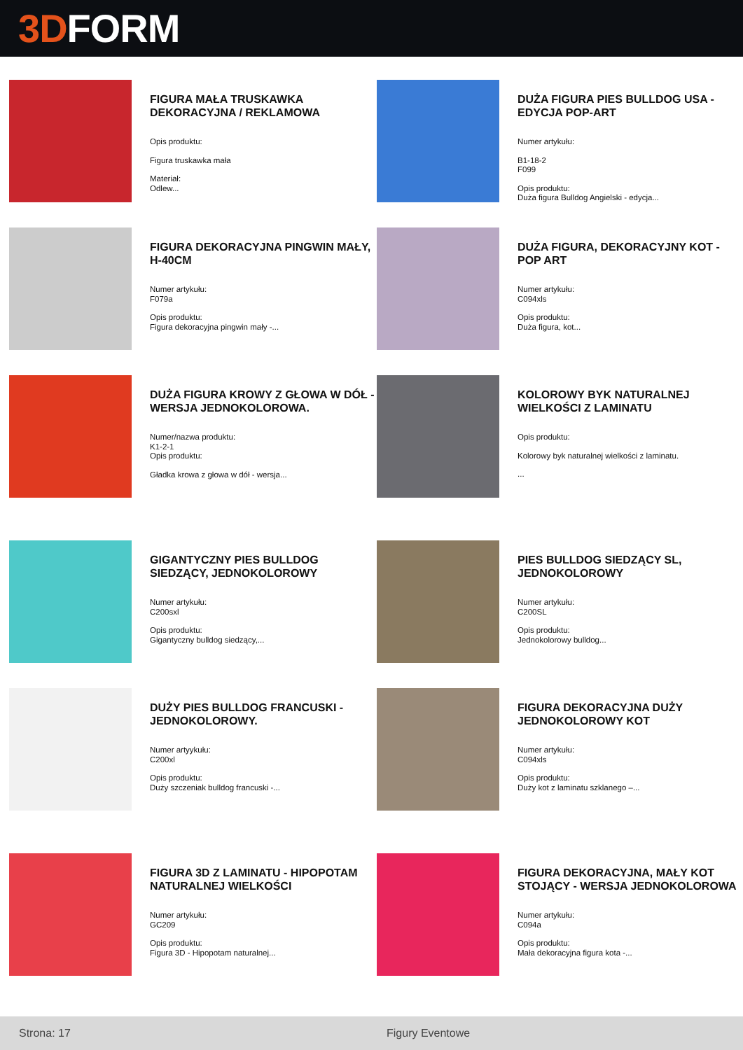3D FORM
FIGURA MAŁA TRUSKAWKA DEKORACYJNA / REKLAMOWA
Opis produktu:
Figura truskawka mała
Materiał:
Odlew...
DUŻA FIGURA PIES BULLDOG USA - EDYCJA POP-ART
Numer artykułu:
B1-18-2
F099
Opis produktu:
Duża figura Bulldog Angielski - edycja...
FIGURA DEKORACYJNA PINGWIN MAŁY, H-40CM
Numer artykułu:
F079a
Opis produktu:
Figura dekoracyjna pingwin mały -...
DUŻA FIGURA, DEKORACYJNY KOT - POP ART
Numer artykułu:
C094xls
Opis produktu:
Duża figura, kot...
DUŻA FIGURA KROWY Z GŁOWA W DÓŁ - WERSJA JEDNOKOLOROWA.
Numer/nazwa produktu:
K1-2-1
Opis produktu:
Gładka krowa z głowa w dół - wersja...
KOLOROWY BYK NATURALNEJ WIELKOŚCI Z LAMINATU
Opis produktu:
Kolorowy byk naturalnej wielkości z laminatu.
...
GIGANTYCZNY PIES BULLDOG SIEDZĄCY, JEDNOKOLOROWY
Numer artykułu:
C200sxl
Opis produktu:
Gigantyczny bulldog siedzący,...
PIES BULLDOG SIEDZĄCY SL, JEDNOKOLOROWY
Numer artykułu:
C200SL
Opis produktu:
Jednokolorowy bulldog...
DUŻY PIES BULLDOG FRANCUSKI - JEDNOKOLOROWY.
Numer artyykułu:
C200xl
Opis produktu:
Duży szczeniak bulldog francuski -...
FIGURA DEKORACYJNA DUŻY JEDNOKOLOROWY KOT
Numer artykułu:
C094xls
Opis produktu:
Duży kot z laminatu szklanego –...
FIGURA 3D Z LAMINATU - HIPOPOTAM NATURALNEJ WIELKOŚCI
Numer artykułu:
GC209
Opis produktu:
Figura 3D - Hipopotam naturalnej...
FIGURA DEKORACYJNA, MAŁY KOT STOJĄCY - WERSJA JEDNOKOLOROWA
Numer artykułu:
C094a
Opis produktu:
Mała dekoracyjna figura kota -...
Strona: 17 Figury Eventowe